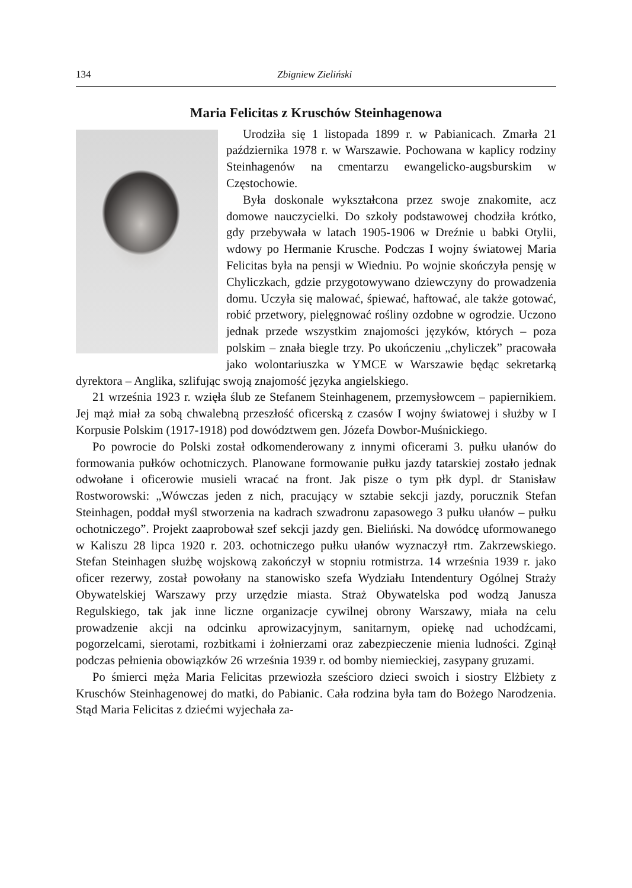134 Zbigniew Zieliński
Maria Felicitas z Kruschów Steinhagenowa
Urodziła się 1 listopada 1899 r. w Pabianicach. Zmarła 21 października 1978 r. w Warszawie. Pochowana w kaplicy rodziny Steinhagenów na cmentarzu ewangelicko-augsburskim w Częstochowie.
Była doskonale wykształcona przez swoje znakomite, acz domowe nauczycielki. Do szkoły podstawowej chodziła krótko, gdy przebywała w latach 1905-1906 w Dreźnie u babki Otylii, wdowy po Hermanie Krusche. Podczas I wojny światowej Maria Felicitas była na pensji w Wiedniu. Po wojnie skończyła pensję w Chyliczkach, gdzie przygotowywano dziewczyny do prowadzenia domu. Uczyła się malować, śpiewać, haftować, ale także gotować, robić przetwory, pielęgnować rośliny ozdobne w ogrodzie. Uczono jednak przede wszystkim znajomości języków, których – poza polskim – znała biegle trzy. Po ukończeniu „chyliczek” pracowała jako wolontariuszka w YMCE w Warszawie będąc sekretarką dyrektora – Anglika, szlifując swoją znajomość języka angielskiego.
21 września 1923 r. wzięła ślub ze Stefanem Steinhagenem, przemysłowcem – papiernikiem. Jej mąż miał za sobą chwalebną przeszłość oficerską z czasów I wojny światowej i służby w I Korpusie Polskim (1917-1918) pod dowództwem gen. Józefa Dowbor-Muśnickiego.
Po powrocie do Polski został odkomenderowany z innymi oficerami 3. pułku ułanów do formowania pułków ochotniczych. Planowane formowanie pułku jazdy tatarskiej zostało jednak odwołane i oficerowie musieli wracać na front. Jak pisze o tym płk dypl. dr Stanisław Rostworowski: „Wówczas jeden z nich, pracujący w sztabie sekcji jazdy, porucznik Stefan Steinhagen, poddał myśl stworzenia na kadrach szwadronu zapasowego 3 pułku ułanów – pułku ochotniczego”. Projekt zaaprobował szef sekcji jazdy gen. Bieliński. Na dowódcę uformowanego w Kaliszu 28 lipca 1920 r. 203. ochotniczego pułku ułanów wyznaczył rtm. Zakrzewskiego. Stefan Steinhagen służbę wojskową zakończył w stopniu rotmistrza. 14 września 1939 r. jako oficer rezerwy, został powołany na stanowisko szefa Wydziału Intendentury Ogólnej Straży Obywatelskiej Warszawy przy urzędzie miasta. Straż Obywatelska pod wodzą Janusza Regulskiego, tak jak inne liczne organizacje cywilnej obrony Warszawy, miała na celu prowadzenie akcji na odcinku aprowizacyjnym, sanitarnym, opiekę nad uchodźcami, pogorzelcami, sierotami, rozbitkami i żołnierzami oraz zabezpieczenie mienia ludności. Zginął podczas pełnienia obowiązków 26 września 1939 r. od bomby niemieckiej, zasypany gruzami.
Po śmierci męża Maria Felicitas przewiozła sześcioro dzieci swoich i siostry Elżbiety z Kruschów Steinhagenowej do matki, do Pabianic. Cała rodzina była tam do Bożego Narodzenia. Stąd Maria Felicitas z dziećmi wyjechała za-